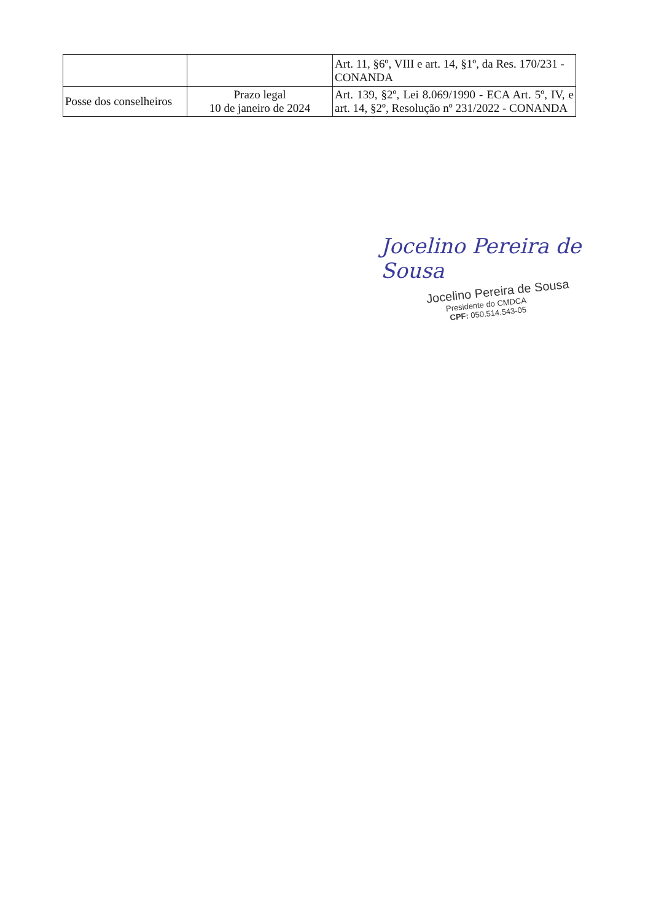| | | Art. 11, §6º, VIII e art. 14, §1º, da Res. 170/231 - CONANDA |
| Posse dos conselheiros | Prazo legal 10 de janeiro de 2024 | Art. 139, §2º, Lei 8.069/1990 - ECA Art. 5º, IV, e art. 14, §2º, Resolução nº 231/2022 - CONANDA |
Jocelino Pereira de Sousa
Jocelino Pereira de Sousa
Presidente do CMDCA
CPF: 050.514.543-05